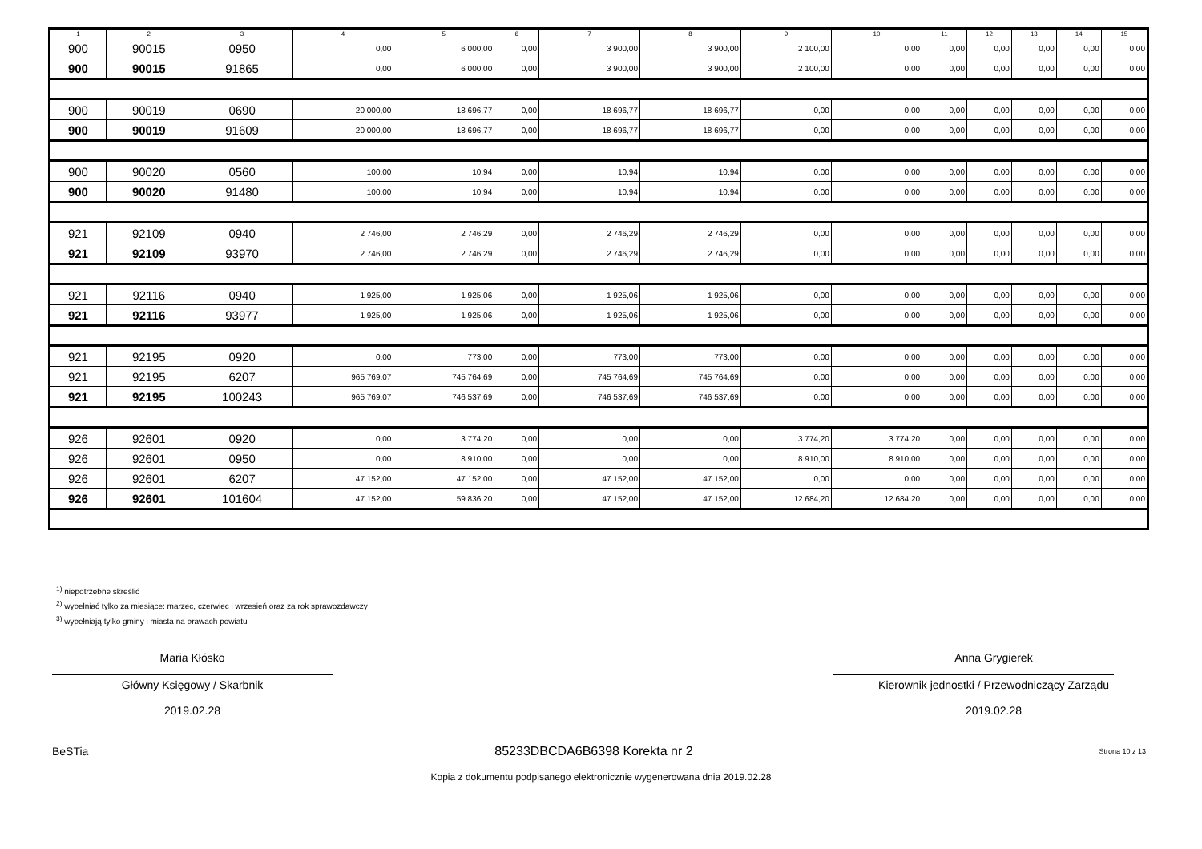| 1 | 2 | 3 | 4 | 5 | 6 | 7 | 8 | 9 | 10 | 11 | 12 | 13 | 14 | 15 |
| --- | --- | --- | --- | --- | --- | --- | --- | --- | --- | --- | --- | --- | --- | --- |
| 900 | 90015 | 0950 | 0,00 | 6 000,00 | 0,00 | 3 900,00 | 3 900,00 | 2 100,00 | 0,00 | 0,00 | 0,00 | 0,00 | 0,00 | 0,00 |
| 900 | 90015 | 91865 | 0,00 | 6 000,00 | 0,00 | 3 900,00 | 3 900,00 | 2 100,00 | 0,00 | 0,00 | 0,00 | 0,00 | 0,00 | 0,00 |
| 900 | 90019 | 0690 | 20 000,00 | 18 696,77 | 0,00 | 18 696,77 | 18 696,77 | 0,00 | 0,00 | 0,00 | 0,00 | 0,00 | 0,00 | 0,00 |
| 900 | 90019 | 91609 | 20 000,00 | 18 696,77 | 0,00 | 18 696,77 | 18 696,77 | 0,00 | 0,00 | 0,00 | 0,00 | 0,00 | 0,00 | 0,00 |
| 900 | 90020 | 0560 | 100,00 | 10,94 | 0,00 | 10,94 | 10,94 | 0,00 | 0,00 | 0,00 | 0,00 | 0,00 | 0,00 | 0,00 |
| 900 | 90020 | 91480 | 100,00 | 10,94 | 0,00 | 10,94 | 10,94 | 0,00 | 0,00 | 0,00 | 0,00 | 0,00 | 0,00 | 0,00 |
| 921 | 92109 | 0940 | 2 746,00 | 2 746,29 | 0,00 | 2 746,29 | 2 746,29 | 0,00 | 0,00 | 0,00 | 0,00 | 0,00 | 0,00 | 0,00 |
| 921 | 92109 | 93970 | 2 746,00 | 2 746,29 | 0,00 | 2 746,29 | 2 746,29 | 0,00 | 0,00 | 0,00 | 0,00 | 0,00 | 0,00 | 0,00 |
| 921 | 92116 | 0940 | 1 925,00 | 1 925,06 | 0,00 | 1 925,06 | 1 925,06 | 0,00 | 0,00 | 0,00 | 0,00 | 0,00 | 0,00 | 0,00 |
| 921 | 92116 | 93977 | 1 925,00 | 1 925,06 | 0,00 | 1 925,06 | 1 925,06 | 0,00 | 0,00 | 0,00 | 0,00 | 0,00 | 0,00 | 0,00 |
| 921 | 92195 | 0920 | 0,00 | 773,00 | 0,00 | 773,00 | 773,00 | 0,00 | 0,00 | 0,00 | 0,00 | 0,00 | 0,00 | 0,00 |
| 921 | 92195 | 6207 | 965 769,07 | 745 764,69 | 0,00 | 745 764,69 | 745 764,69 | 0,00 | 0,00 | 0,00 | 0,00 | 0,00 | 0,00 | 0,00 |
| 921 | 92195 | 100243 | 965 769,07 | 746 537,69 | 0,00 | 746 537,69 | 746 537,69 | 0,00 | 0,00 | 0,00 | 0,00 | 0,00 | 0,00 | 0,00 |
| 926 | 92601 | 0920 | 0,00 | 3 774,20 | 0,00 | 0,00 | 0,00 | 3 774,20 | 3 774,20 | 0,00 | 0,00 | 0,00 | 0,00 | 0,00 |
| 926 | 92601 | 0950 | 0,00 | 8 910,00 | 0,00 | 0,00 | 0,00 | 8 910,00 | 8 910,00 | 0,00 | 0,00 | 0,00 | 0,00 | 0,00 |
| 926 | 92601 | 6207 | 47 152,00 | 47 152,00 | 0,00 | 47 152,00 | 47 152,00 | 0,00 | 0,00 | 0,00 | 0,00 | 0,00 | 0,00 | 0,00 |
| 926 | 92601 | 101604 | 47 152,00 | 59 836,20 | 0,00 | 47 152,00 | 47 152,00 | 12 684,20 | 12 684,20 | 0,00 | 0,00 | 0,00 | 0,00 | 0,00 |
<sup>1)</sup> niepotrzebne skreślić
<sup>2)</sup> wypełniać tylko za miesiące: marzec, czerwiec i wrzesień oraz za rok sprawozdawczy
<sup>3)</sup> wypełniają tylko gminy i miasta na prawach powiatu
Maria Kłósko
Główny Księgowy / Skarbnik
2019.02.28
Anna Grygierek
Kierownik jednostki / Przewodniczący Zarządu
2019.02.28
BeSTia 85233DBCDA6B6398 Korekta nr 2 Strona 10 z 13
Kopia z dokumentu podpisanego elektronicznie wygenerowana dnia 2019.02.28